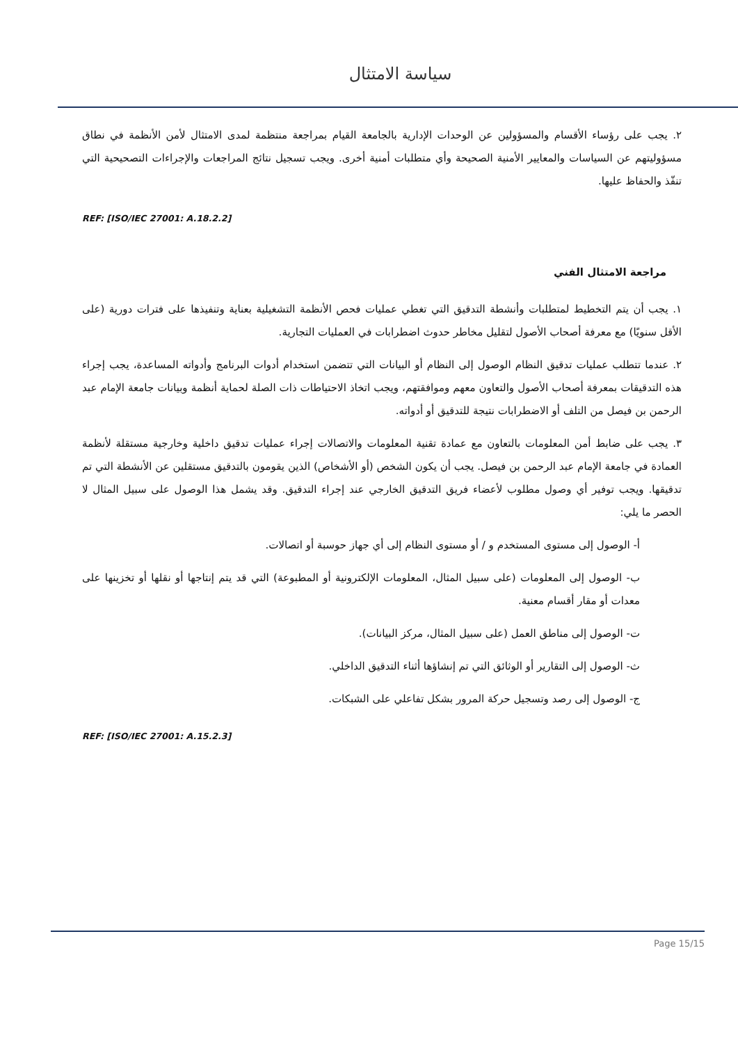سياسة الامتثال
٢. يجب على رؤساء الأقسام والمسؤولين عن الوحدات الإدارية بالجامعة القيام بمراجعة منتظمة لمدى الامتثال لأمن الأنظمة في نطاق مسؤوليتهم عن السياسات والمعايير الأمنية الصحيحة وأي متطلبات أمنية أخرى. ويجب تسجيل نتائج المراجعات والإجراءات التصحيحية التي تنفّذ والحفاظ عليها.
REF: [ISO/IEC 27001: A.18.2.2]
مراجعة الامتثال الفني
١. يجب أن يتم التخطيط لمتطلبات وأنشطة التدقيق التي تغطي عمليات فحص الأنظمة التشغيلية بعناية وتنفيذها على فترات دورية (على الأقل سنويًا) مع معرفة أصحاب الأصول لتقليل مخاطر حدوث اضطرابات في العمليات التجارية.
٢. عندما تتطلب عمليات تدقيق النظام الوصول إلى النظام أو البيانات التي تتضمن استخدام أدوات البرنامج وأدواته المساعدة، يجب إجراء هذه التدقيقات بمعرفة أصحاب الأصول والتعاون معهم وموافقتهم، ويجب اتخاذ الاحتياطات ذات الصلة لحماية أنظمة وبيانات جامعة الإمام عبد الرحمن بن فيصل من التلف أو الاضطرابات نتيجة للتدقيق أو أدواته.
٣. يجب على ضابط أمن المعلومات بالتعاون مع عمادة تقنية المعلومات والاتصالات إجراء عمليات تدقيق داخلية وخارجية مستقلة لأنظمة العمادة في جامعة الإمام عبد الرحمن بن فيصل. يجب أن يكون الشخص (أو الأشخاص) الذين يقومون بالتدقيق مستقلين عن الأنشطة التي تم تدقيقها. ويجب توفير أي وصول مطلوب لأعضاء فريق التدقيق الخارجي عند إجراء التدقيق. وقد يشمل هذا الوصول على سبيل المثال لا الحصر ما يلي:
أ- الوصول إلى مستوى المستخدم و / أو مستوى النظام إلى أي جهاز حوسبة أو اتصالات.
ب- الوصول إلى المعلومات (على سبيل المثال، المعلومات الإلكترونية أو المطبوعة) التي قد يتم إنتاجها أو نقلها أو تخزينها على معدات أو مقار أقسام معنية.
ت- الوصول إلى مناطق العمل (على سبيل المثال، مركز البيانات).
ث- الوصول إلى التقارير أو الوثائق التي تم إنشاؤها أثناء التدقيق الداخلي.
ج- الوصول إلى رصد وتسجيل حركة المرور بشكل تفاعلي على الشبكات.
REF: [ISO/IEC 27001: A.15.2.3]
Page 15/15